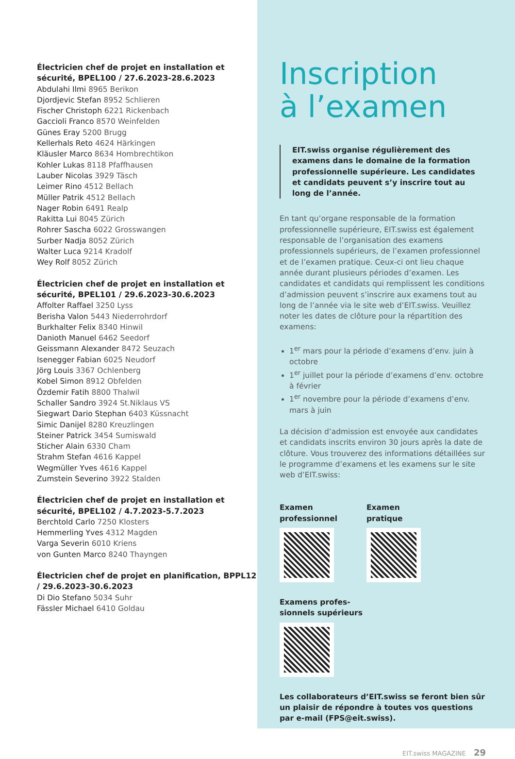Électricien chef de projet en installation et sécurité, BPEL100 / 27.6.2023-28.6.2023
Abdulahi Ilmi 8965 Berikon
Djordjevic Stefan 8952 Schlieren
Fischer Christoph 6221 Rickenbach
Gaccioli Franco 8570 Weinfelden
Günes Eray 5200 Brugg
Kellerhals Reto 4624 Härkingen
Kläusler Marco 8634 Hombrechtikon
Kohler Lukas 8118 Pfaffhausen
Lauber Nicolas 3929 Täsch
Leimer Rino 4512 Bellach
Müller Patrik 4512 Bellach
Nager Robin 6491 Realp
Rakitta Lui 8045 Zürich
Rohrer Sascha 6022 Grosswangen
Surber Nadja 8052 Zürich
Walter Luca 9214 Kradolf
Wey Rolf 8052 Zürich
Électricien chef de projet en installation et sécurité, BPEL101 / 29.6.2023-30.6.2023
Affolter Raffael 3250 Lyss
Berisha Valon 5443 Niederrohrdorf
Burkhalter Felix 8340 Hinwil
Danioth Manuel 6462 Seedorf
Geissmann Alexander 8472 Seuzach
Isenegger Fabian 6025 Neudorf
Jörg Louis 3367 Ochlenberg
Kobel Simon 8912 Obfelden
Özdemir Fatih 8800 Thalwil
Schaller Sandro 3924 St.Niklaus VS
Siegwart Dario Stephan 6403 Küssnacht
Simic Danijel 8280 Kreuzlingen
Steiner Patrick 3454 Sumiswald
Sticher Alain 6330 Cham
Strahm Stefan 4616 Kappel
Wegmüller Yves 4616 Kappel
Zumstein Severino 3922 Stalden
Électricien chef de projet en installation et sécurité, BPEL102 / 4.7.2023-5.7.2023
Berchtold Carlo 7250 Klosters
Hemmerling Yves 4312 Magden
Varga Severin 6010 Kriens
von Gunten Marco 8240 Thayngen
Électricien chef de projet en planification, BPPL12 / 29.6.2023-30.6.2023
Di Dio Stefano 5034 Suhr
Fässler Michael 6410 Goldau
Inscription
à l’examen
EIT.swiss organise régulièrement des examens dans le domaine de la formation professionnelle supérieure. Les candidates et candidats peuvent s’y inscrire tout au long de l’année.
En tant qu’organe responsable de la formation professionnelle supérieure, EIT.swiss est également responsable de l’organisation des examens professionnels supérieurs, de l’examen professionnel et de l’examen pratique. Ceux-ci ont lieu chaque année durant plusieurs périodes d’examen. Les candidates et candidats qui remplissent les conditions d’admission peuvent s’inscrire aux examens tout au long de l’année via le site web d’EIT.swiss. Veuillez noter les dates de clôture pour la répartition des examens:
1<sup>er</sup> mars pour la période d’examens d’env. juin à octobre
1<sup>er</sup> juillet pour la période d’examens d’env. octobre à février
1<sup>er</sup> novembre pour la période d’examens d’env. mars à juin
La décision d’admission est envoyée aux candidates et candidats inscrits environ 30 jours après la date de clôture. Vous trouverez des informations détaillées sur le programme d’examens et les examens sur le site web d’EIT.swiss:
Examen
professionnel
Examen
pratique
Examens profes-
sionnels supérieurs
Les collaborateurs d’EIT.swiss se feront bien sûr un plaisir de répondre à toutes vos questions par e-mail (FPS@eit.swiss).
EIT.swiss MAGAZINE 29